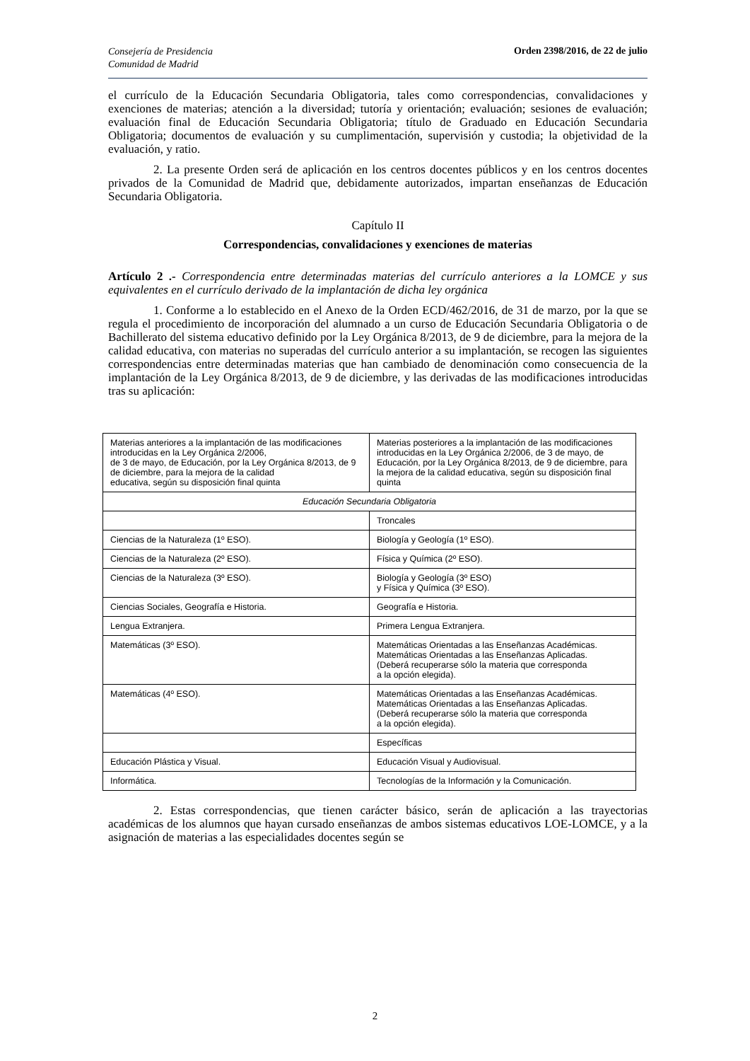Consejería de Presidencia
Comunidad de Madrid
Orden 2398/2016, de 22 de julio
el currículo de la Educación Secundaria Obligatoria, tales como correspondencias, convalidaciones y exenciones de materias; atención a la diversidad; tutoría y orientación; evaluación; sesiones de evaluación; evaluación final de Educación Secundaria Obligatoria; título de Graduado en Educación Secundaria Obligatoria; documentos de evaluación y su cumplimentación, supervisión y custodia; la objetividad de la evaluación, y ratio.
2. La presente Orden será de aplicación en los centros docentes públicos y en los centros docentes privados de la Comunidad de Madrid que, debidamente autorizados, impartan enseñanzas de Educación Secundaria Obligatoria.
Capítulo II
Correspondencias, convalidaciones y exenciones de materias
Artículo 2 .- Correspondencia entre determinadas materias del currículo anteriores a la LOMCE y sus equivalentes en el currículo derivado de la implantación de dicha ley orgánica
1. Conforme a lo establecido en el Anexo de la Orden ECD/462/2016, de 31 de marzo, por la que se regula el procedimiento de incorporación del alumnado a un curso de Educación Secundaria Obligatoria o de Bachillerato del sistema educativo definido por la Ley Orgánica 8/2013, de 9 de diciembre, para la mejora de la calidad educativa, con materias no superadas del currículo anterior a su implantación, se recogen las siguientes correspondencias entre determinadas materias que han cambiado de denominación como consecuencia de la implantación de la Ley Orgánica 8/2013, de 9 de diciembre, y las derivadas de las modificaciones introducidas tras su aplicación:
| Materias anteriores a la implantación de las modificaciones introducidas en la Ley Orgánica 2/2006, de 3 de mayo, de Educación, por la Ley Orgánica 8/2013, de 9 de diciembre, para la mejora de la calidad educativa, según su disposición final quinta | Materias posteriores a la implantación de las modificaciones introducidas en la Ley Orgánica 2/2006, de 3 de mayo, de Educación, por la Ley Orgánica 8/2013, de 9 de diciembre, para la mejora de la calidad educativa, según su disposición final quinta |
| Educación Secundaria Obligatoria | |
| | Troncales |
| Ciencias de la Naturaleza (1º ESO). | Biología y Geología (1º ESO). |
| Ciencias de la Naturaleza (2º ESO). | Física y Química (2º ESO). |
| Ciencias de la Naturaleza (3º ESO). | Biología y Geología (3º ESO) y Física y Química (3º ESO). |
| Ciencias Sociales, Geografía e Historia. | Geografía e Historia. |
| Lengua Extranjera. | Primera Lengua Extranjera. |
| Matemáticas (3º ESO). | Matemáticas Orientadas a las Enseñanzas Académicas. Matemáticas Orientadas a las Enseñanzas Aplicadas. (Deberá recuperarse sólo la materia que corresponda a la opción elegida). |
| Matemáticas (4º ESO). | Matemáticas Orientadas a las Enseñanzas Académicas. Matemáticas Orientadas a las Enseñanzas Aplicadas. (Deberá recuperarse sólo la materia que corresponda a la opción elegida). |
| | Específicas |
| Educación Plástica y Visual. | Educación Visual y Audiovisual. |
| Informática. | Tecnologías de la Información y la Comunicación. |
2. Estas correspondencias, que tienen carácter básico, serán de aplicación a las trayectorias académicas de los alumnos que hayan cursado enseñanzas de ambos sistemas educativos LOE-LOMCE, y a la asignación de materias a las especialidades docentes según se
2